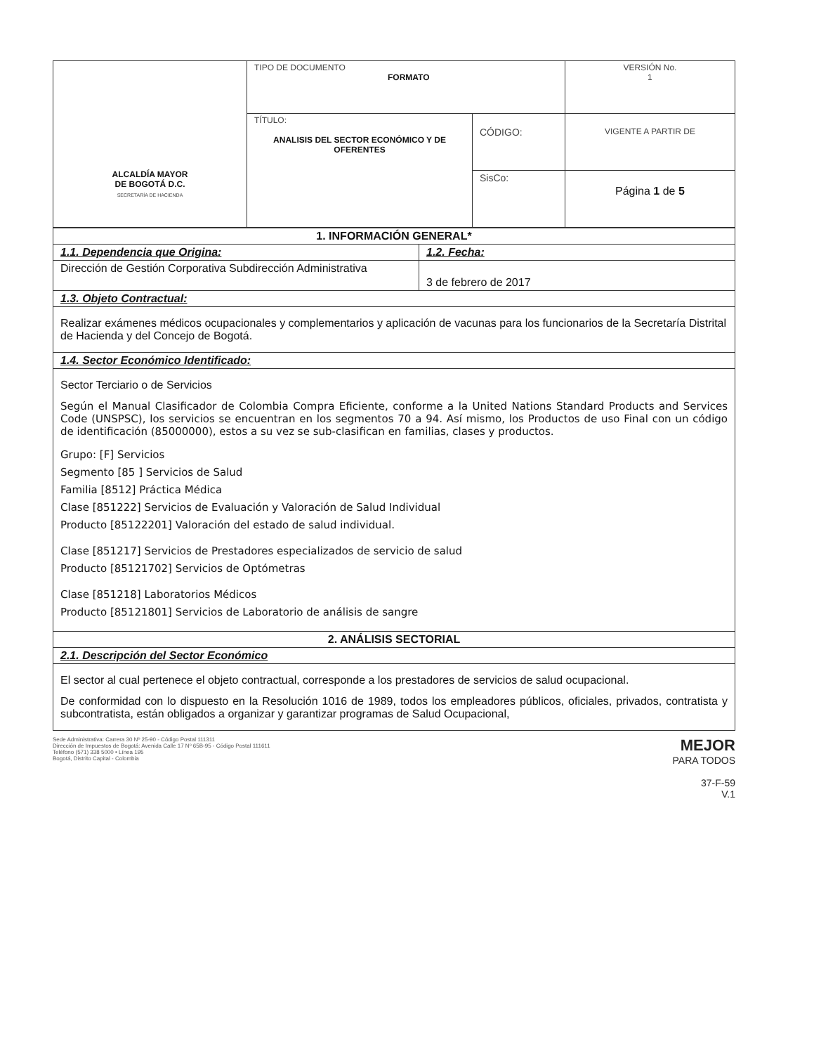| ALCALDÍA MAYOR DE BOGOTÁ D.C. SECRETARÍA DE HACIENDA | TIPO DE DOCUMENTO FORMATO | | VERSIÓN No. 1 |
| | TÍTULO: ANALISIS DEL SECTOR ECONÓMICO Y DE OFERENTES | CÓDIGO: | VIGENTE A PARTIR DE |
| | | SisCo: | Página 1 de 5 |
| 1. INFORMACIÓN GENERAL* | |
| 1.1. Dependencia que Origina: | 1.2. Fecha: |
| Dirección de Gestión Corporativa Subdirección Administrativa | 3 de febrero de 2017 |
| 1.3. Objeto Contractual: | |
| Realizar exámenes médicos ocupacionales y complementarios y aplicación de vacunas para los funcionarios de la Secretaría Distrital de Hacienda y del Concejo de Bogotá. | |
| 1.4. Sector Económico Identificado: | |
| Sector Terciario o de Servicios Según el Manual Clasificador de Colombia Compra Eficiente, conforme a la United Nations Standard Products and Services Code (UNSPSC), los servicios se encuentran en los segmentos 70 a 94. Así mismo, los Productos de uso Final con un código de identificación (85000000), estos a su vez se sub-clasifican en familias, clases y productos. Grupo: [F] Servicios Segmento [85 ] Servicios de Salud Familia [8512] Práctica Médica Clase [851222] Servicios de Evaluación y Valoración de Salud Individual Producto [85122201] Valoración del estado de salud individual. Clase [851217] Servicios de Prestadores especializados de servicio de salud Producto [85121702] Servicios de Optómetras Clase [851218] Laboratorios Médicos Producto [85121801] Servicios de Laboratorio de análisis de sangre | |
| 2. ANÁLISIS SECTORIAL | |
| 2.1. Descripción del Sector Económico | |
| El sector al cual pertenece el objeto contractual, corresponde a los prestadores de servicios de salud ocupacional. De conformidad con lo dispuesto en la Resolución 1016 de 1989, todos los empleadores públicos, oficiales, privados, contratista y subcontratista, están obligados a organizar y garantizar programas de Salud Ocupacional, | |
Sede Administrativa: Carrera 30 Nº 25-90 - Código Postal 111311
Dirección de Impuestos de Bogotá: Avenida Calle 17 Nº 65B-95 - Código Postal 111611
Teléfono (571) 338 5000 • Línea 195
Bogotá, Distrito Capital - Colombia
MEJOR
PARA TODOS
37-F-59
V.1